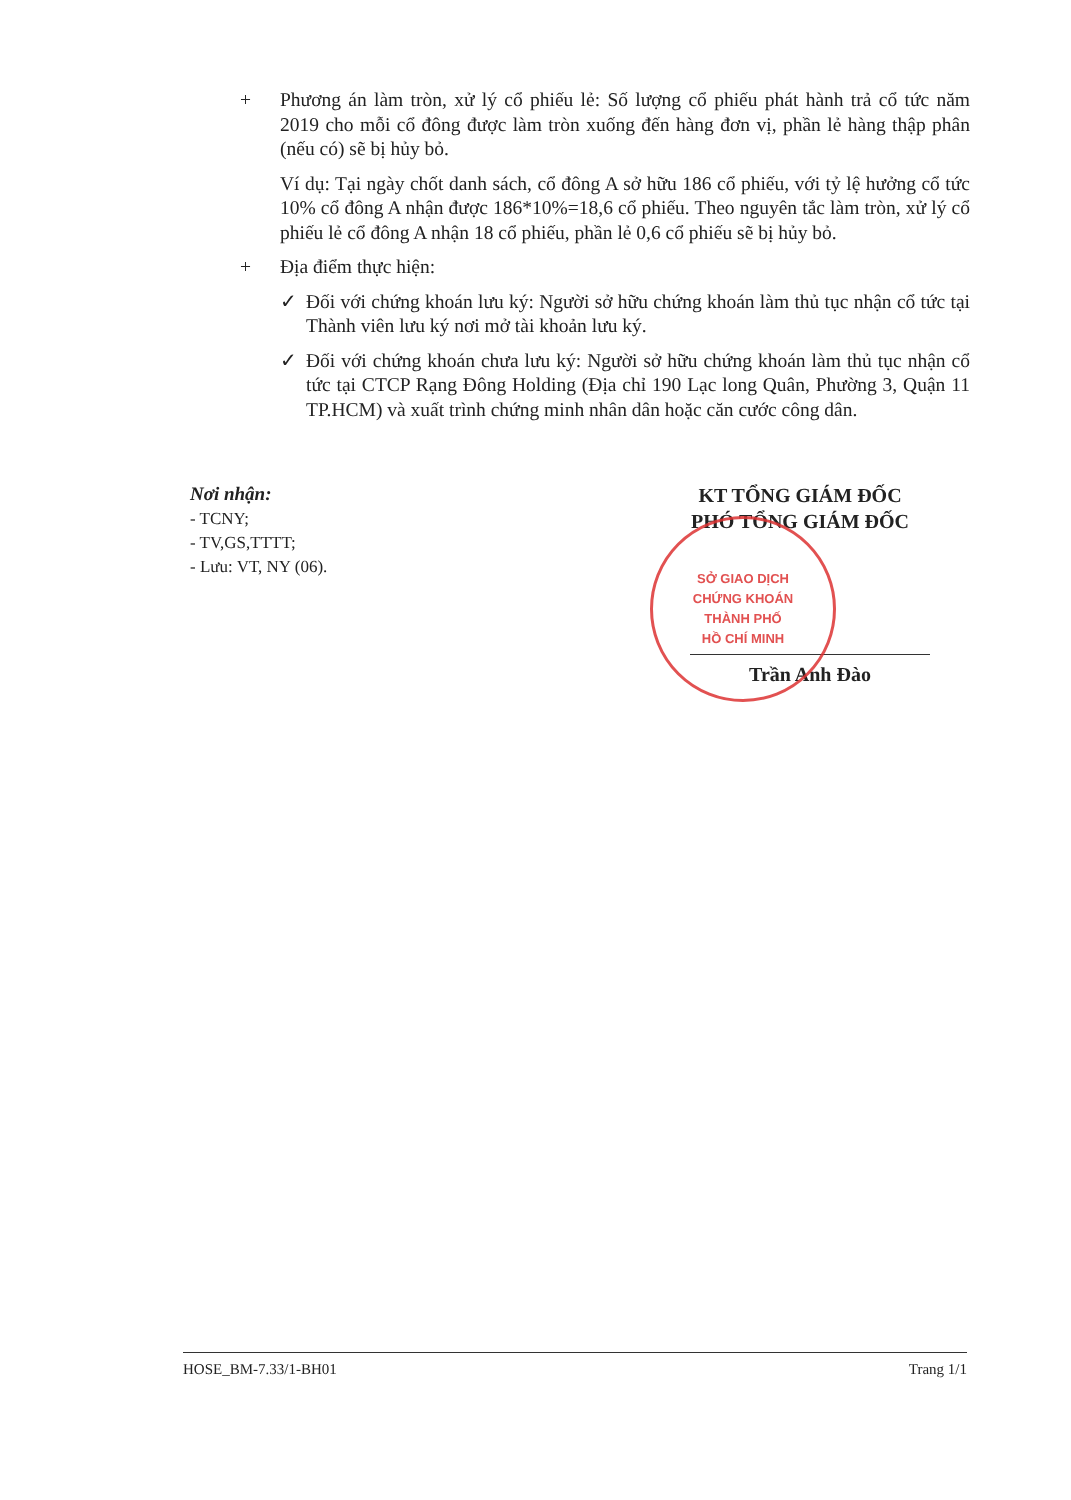+ Phương án làm tròn, xử lý cổ phiếu lẻ: Số lượng cổ phiếu phát hành trả cổ tức năm 2019 cho mỗi cổ đông được làm tròn xuống đến hàng đơn vị, phần lẻ hàng thập phân (nếu có) sẽ bị hủy bỏ.
Ví dụ: Tại ngày chốt danh sách, cổ đông A sở hữu 186 cổ phiếu, với tỷ lệ hưởng cổ tức 10% cổ đông A nhận được 186*10%=18,6 cổ phiếu. Theo nguyên tắc làm tròn, xử lý cổ phiếu lẻ cổ đông A nhận 18 cổ phiếu, phần lẻ 0,6 cổ phiếu sẽ bị hủy bỏ.
+ Địa điểm thực hiện:
✓ Đối với chứng khoán lưu ký: Người sở hữu chứng khoán làm thủ tục nhận cổ tức tại Thành viên lưu ký nơi mở tài khoản lưu ký.
✓ Đối với chứng khoán chưa lưu ký: Người sở hữu chứng khoán làm thủ tục nhận cổ tức tại CTCP Rạng Đông Holding (Địa chỉ 190 Lạc long Quân, Phường 3, Quận 11 TP.HCM) và xuất trình chứng minh nhân dân hoặc căn cước công dân.
Nơi nhận:
- TCNY;
- TV,GS,TTTT;
- Lưu: VT, NY (06).
KT TỔNG GIÁM ĐỐC
PHÓ TỔNG GIÁM ĐỐC
SỞ GIAO DỊCH
CHỨNG KHOÁN
THÀNH PHỐ
HỒ CHÍ MINH
Trần Anh Đào
HOSE_BM-7.33/1-BH01 Trang 1/1